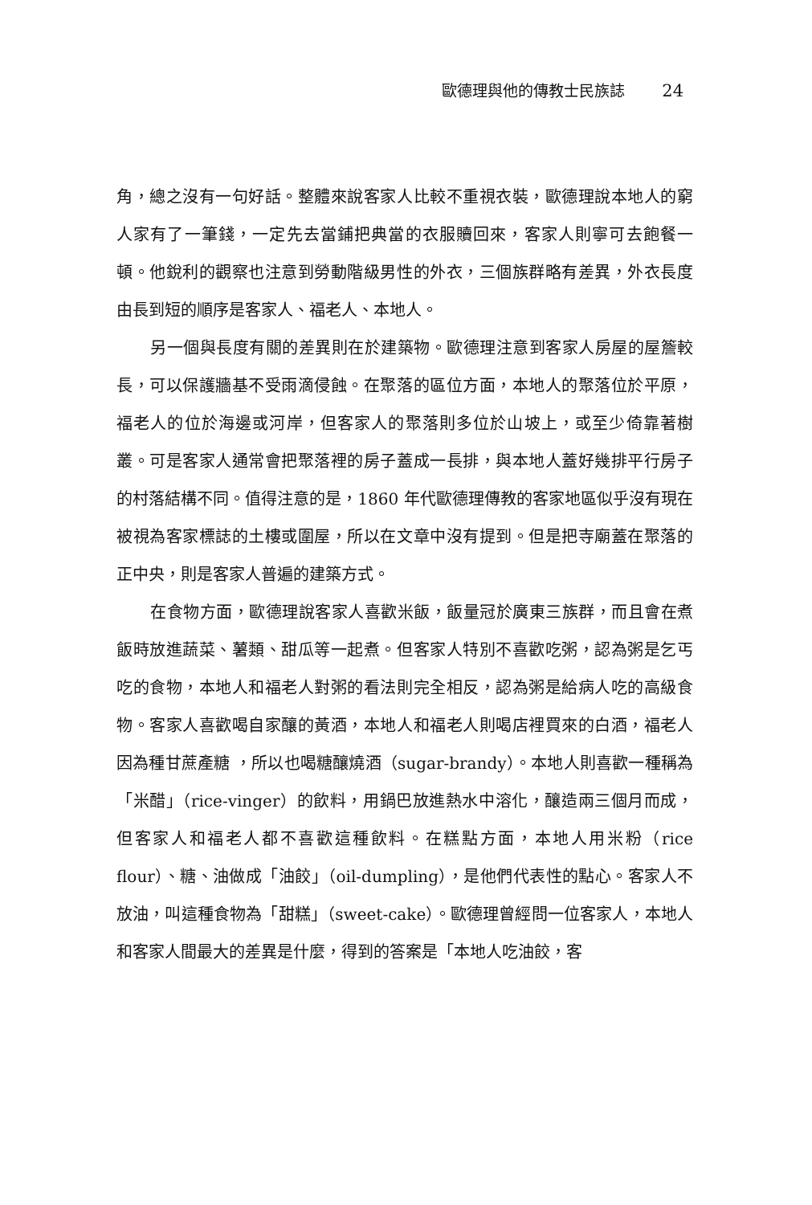歐德理與他的傳教士民族誌 24
角，總之沒有一句好話。整體來說客家人比較不重視衣裝，歐德理說本地人的窮人家有了一筆錢，一定先去當鋪把典當的衣服贖回來，客家人則寧可去飽餐一頓。他銳利的觀察也注意到勞動階級男性的外衣，三個族群略有差異，外衣長度由長到短的順序是客家人、福老人、本地人。
另一個與長度有關的差異則在於建築物。歐德理注意到客家人房屋的屋簷較長，可以保護牆基不受雨滴侵蝕。在聚落的區位方面，本地人的聚落位於平原，福老人的位於海邊或河岸，但客家人的聚落則多位於山坡上，或至少倚靠著樹叢。可是客家人通常會把聚落裡的房子蓋成一長排，與本地人蓋好幾排平行房子的村落結構不同。值得注意的是，1860 年代歐德理傳教的客家地區似乎沒有現在被視為客家標誌的土樓或圍屋，所以在文章中沒有提到。但是把寺廟蓋在聚落的正中央，則是客家人普遍的建築方式。
在食物方面，歐德理說客家人喜歡米飯，飯量冠於廣東三族群，而且會在煮飯時放進蔬菜、薯類、甜瓜等一起煮。但客家人特別不喜歡吃粥，認為粥是乞丐吃的食物，本地人和福老人對粥的看法則完全相反，認為粥是給病人吃的高級食物。客家人喜歡喝自家釀的黃酒，本地人和福老人則喝店裡買來的白酒，福老人因為種甘蔗產糖 ，所以也喝糖釀燒酒（sugar-brandy）。本地人則喜歡一種稱為「米醋」（rice-vinger）的飲料，用鍋巴放進熱水中溶化，釀造兩三個月而成，但客家人和福老人都不喜歡這種飲料。在糕點方面，本地人用米粉（rice flour）、糖、油做成「油餃」（oil-dumpling），是他們代表性的點心。客家人不放油，叫這種食物為「甜糕」（sweet-cake）。歐德理曾經問一位客家人，本地人和客家人間最大的差異是什麼，得到的答案是「本地人吃油餃，客